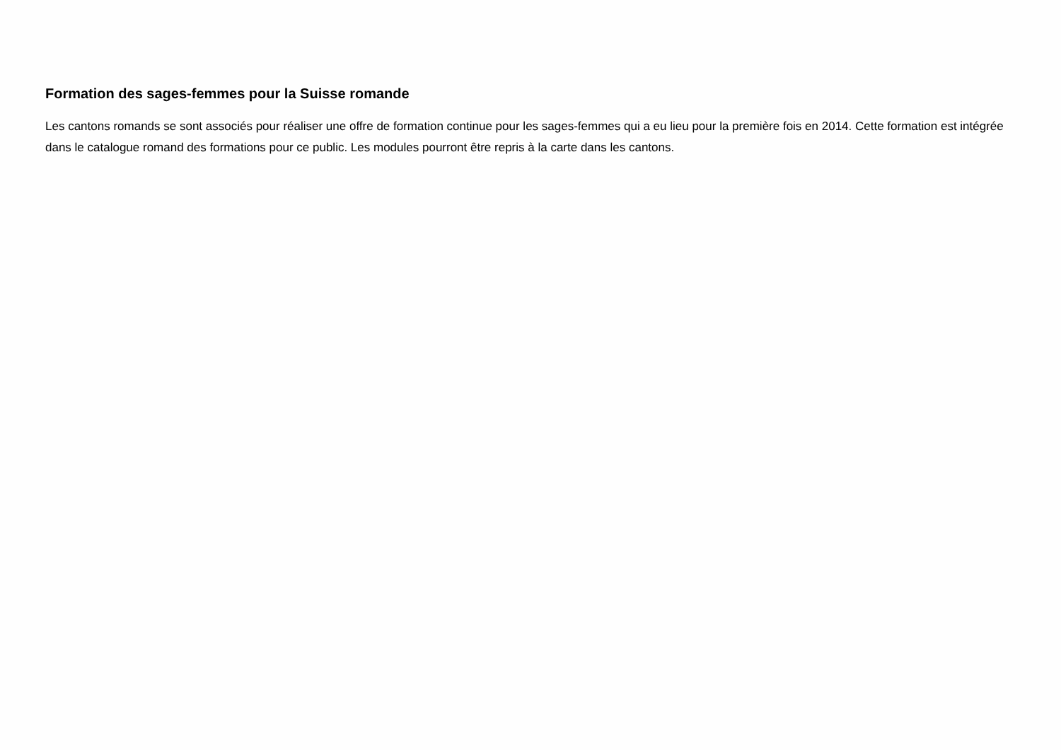Formation des sages-femmes pour la Suisse romande
Les cantons romands se sont associés pour réaliser une offre de formation continue pour les sages-femmes qui a eu lieu pour la première fois en 2014. Cette formation est intégrée dans le catalogue romand des formations pour ce public. Les modules pourront être repris à la carte dans les cantons.